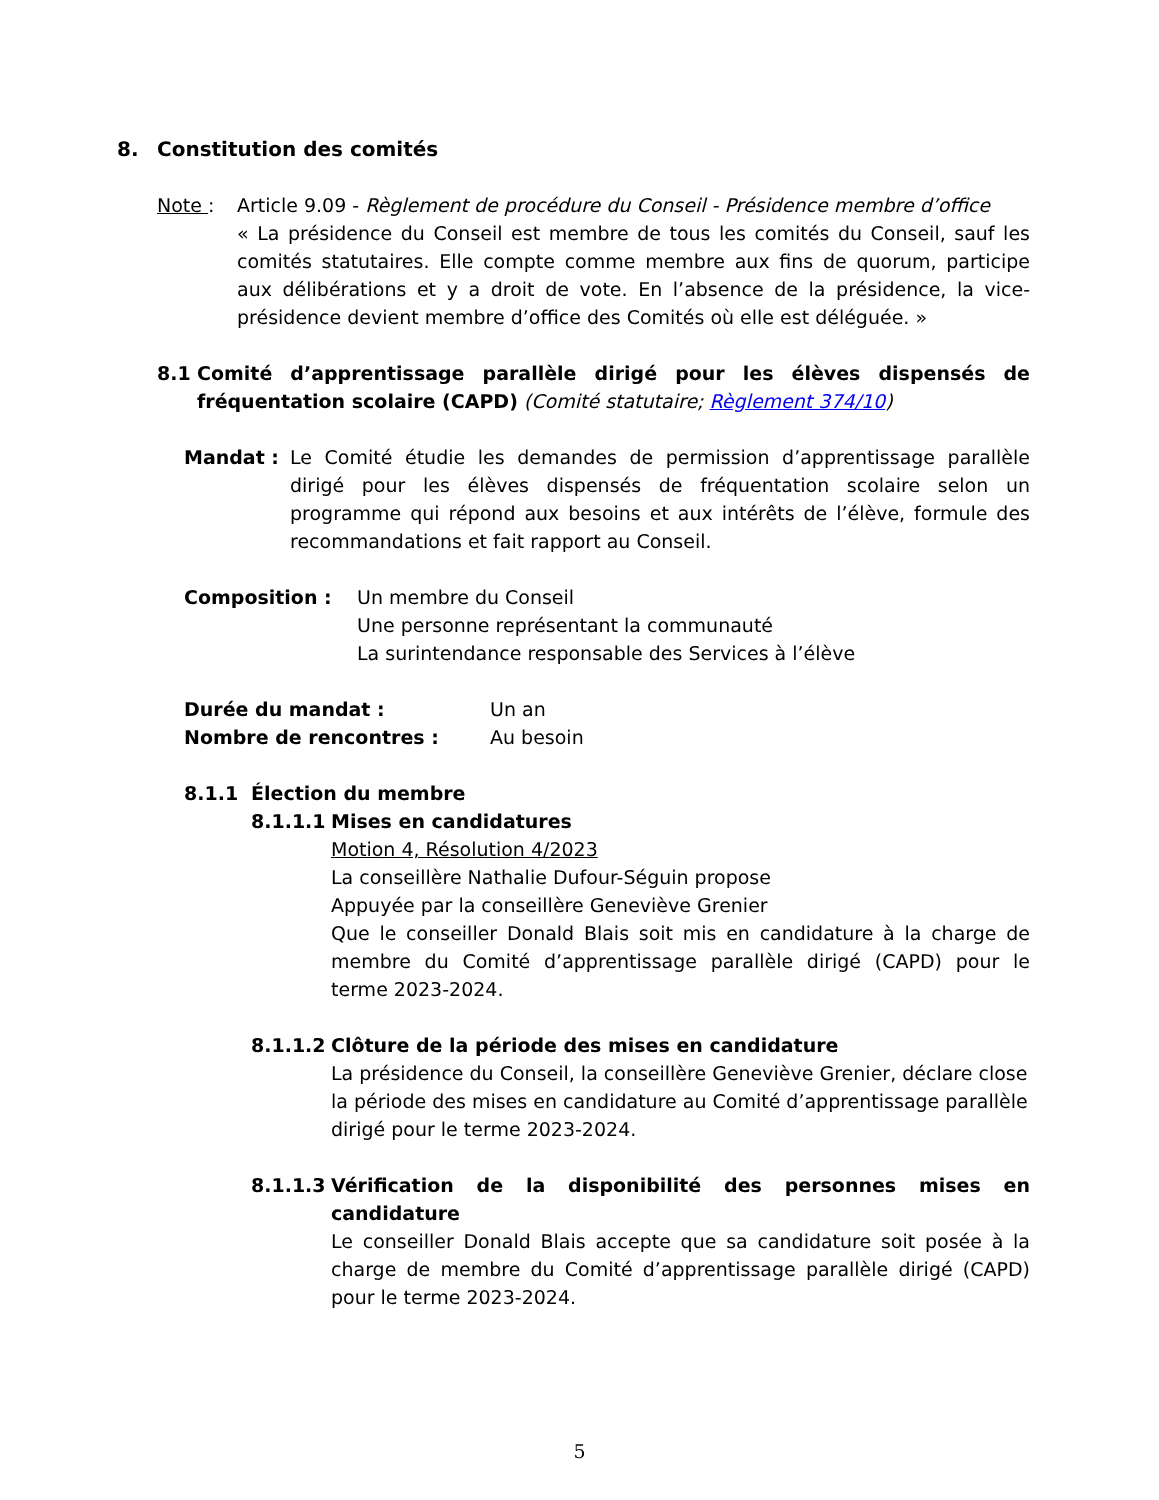8. Constitution des comités
Note : Article 9.09 - Règlement de procédure du Conseil - Présidence membre d’office
« La présidence du Conseil est membre de tous les comités du Conseil, sauf les comités statutaires. Elle compte comme membre aux fins de quorum, participe aux délibérations et y a droit de vote. En l’absence de la présidence, la vice-présidence devient membre d’office des Comités où elle est déléguée. »
8.1 Comité d’apprentissage parallèle dirigé pour les élèves dispensés de fréquentation scolaire (CAPD) (Comité statutaire; Règlement 374/10)
Mandat : Le Comité étudie les demandes de permission d’apprentissage parallèle dirigé pour les élèves dispensés de fréquentation scolaire selon un programme qui répond aux besoins et aux intérêts de l’élève, formule des recommandations et fait rapport au Conseil.
Composition : Un membre du Conseil
Une personne représentant la communauté
La surintendance responsable des Services à l’élève
Durée du mandat : Un an
Nombre de rencontres : Au besoin
8.1.1 Élection du membre
8.1.1.1 Mises en candidatures
Motion 4, Résolution 4/2023
La conseillère Nathalie Dufour-Séguin propose
Appuyée par la conseillère Geneviève Grenier
Que le conseiller Donald Blais soit mis en candidature à la charge de membre du Comité d’apprentissage parallèle dirigé (CAPD) pour le terme 2023-2024.
8.1.1.2 Clôture de la période des mises en candidature
La présidence du Conseil, la conseillère Geneviève Grenier, déclare close la période des mises en candidature au Comité d’apprentissage parallèle dirigé pour le terme 2023-2024.
8.1.1.3 Vérification de la disponibilité des personnes mises en candidature
Le conseiller Donald Blais accepte que sa candidature soit posée à la charge de membre du Comité d’apprentissage parallèle dirigé (CAPD) pour le terme 2023-2024.
5